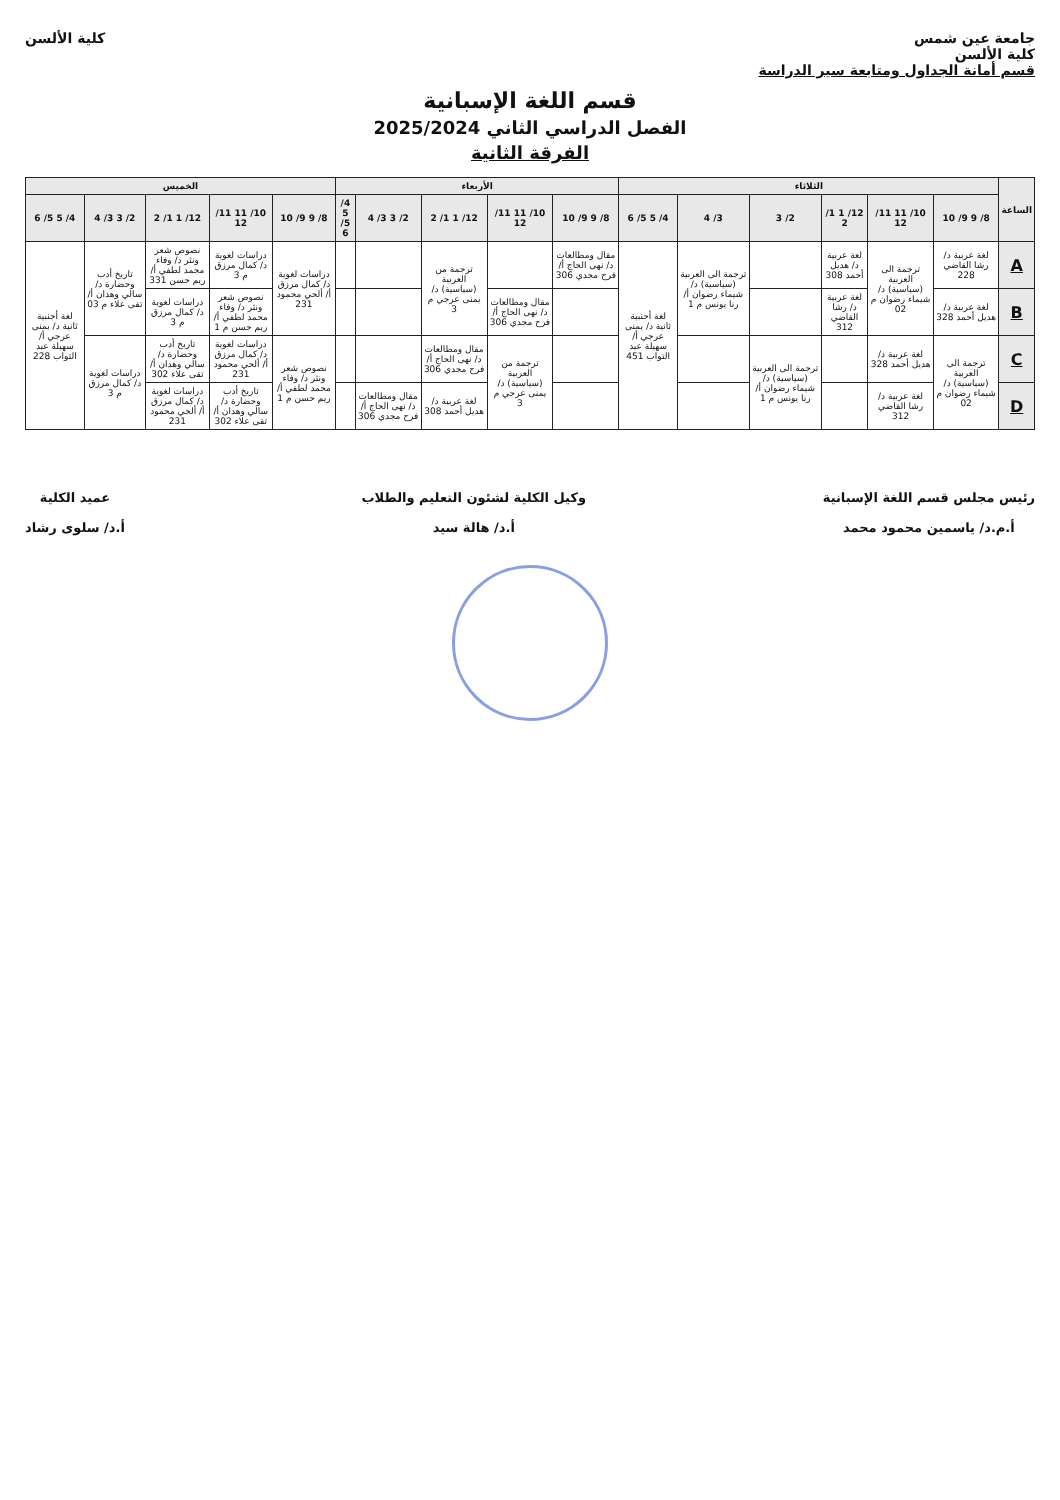جامعة عين شمس
كلية الألسن
قسم أمانة الجداول ومتابعة سير الدراسة
كلية الألسن
قسم اللغة الإسبانية
الفصل الدراسي الثاني 2025/2024
الفرقة الثانية
| الساعة | الثلاثاء | | | | | | الأربعاء | | | | | الخميس | | | | |
| --- | --- | --- | --- | --- | --- | --- | --- | --- | --- | --- | --- | --- | --- | --- | --- | --- |
| | 8/ 9 9/ 10 | 10/ 11 11/ 12 | 12/ 1 1/ 2 | 2/ 3 | 3/ 4 | 4/ 5 5/ 6 | 8/ 9 9/ 10 | 10/ 11 11/ 12 | 12/ 1 1/ 2 | 2/ 3 3/ 4 | 4/ 5 5/ 6 | 8/ 9 9/ 10 | 10/ 11 11/ 12 | 12/ 1 1/ 2 | 2/ 3 3/ 4 | 4/ 5 5/ 6 |
| A | لغة عربية د/ رشا القاضي 228 | ترجمة الى العربية (سياسية) د/ شيماء رضوان م 02 | لغة عربية د/ هديل أحمد 308 | | ترجمة الى العربية (سياسية) د/ شيماء رضوان أ/ رنا يونس م 1 | لغة أجنبية ثانية د/ يمنى عرجي أ/ سهيلة عبد التواب 451 | مقال ومطالعات د/ نهى الحاج أ/ فرح مجدي 306 | | ترجمة من العربية (سياسية) د/ يمنى عرجي م 3 | | | دراسات لغوية د/ كمال مرزق أ/ ألحي محمود 231 | دراسات لغوية د/ كمال مرزق م 3 | نصوص شعر ونثر د/ وفاء محمد لطفي أ/ ريم حسن 331 | تاريخ أدب وحضارة د/ سالي وهدان أ/ تقى علاء م 03 | لغة أجنبية ثانية د/ يمنى عرجي أ/ سهيلة عبد التواب 228 |
| B | لغة عربية د/ هديل أحمد 328 | | لغة عربية د/ رشا القاضي 312 | | | | | مقال ومطالعات د/ نهى الحاج أ/ فرح مجدي 306 | | | | | نصوص شعر ونثر د/ وفاء محمد لطفي أ/ ريم حسن م 1 | دراسات لغوية د/ كمال مرزق م 3 | | |
| C | ترجمة الى العربية (سياسية) د/ شيماء رضوان م 02 | لغة عربية د/ هديل أحمد 328 | | ترجمة الى العربية (سياسية) د/ شيماء رضوان أ/ رنا يونس م 1 | | | | ترجمة من العربية (سياسية) د/ يمنى عرجي م 3 | مقال ومطالعات د/ نهى الحاج أ/ فرح مجدي 306 | | | نصوص شعر ونثر د/ وفاء محمد لطفي أ/ ريم حسن م 1 | دراسات لغوية د/ كمال مرزق أ/ ألحي محمود 231 | تاريخ أدب وحضارة د/ سالي وهدان أ/ تقى علاء 302 | دراسات لغوية د/ كمال مرزق م 3 | |
| D | | لغة عربية د/ رشا القاضي 312 | | | | | | | لغة عربية د/ هديل أحمد 308 | مقال ومطالعات د/ نهى الحاج أ/ فرح مجدي 306 | | | تاريخ أدب وحضارة د/ سالي وهدان أ/ تقى علاء 302 | دراسات لغوية د/ كمال مرزق أ/ ألحي محمود 231 | | |
رئيس مجلس قسم اللغة الإسبانية
أ.م.د/ ياسمين محمود محمد
وكيل الكلية لشئون التعليم والطلاب
أ.د/ هالة سيد
عميد الكلية
أ.د/ سلوى رشاد